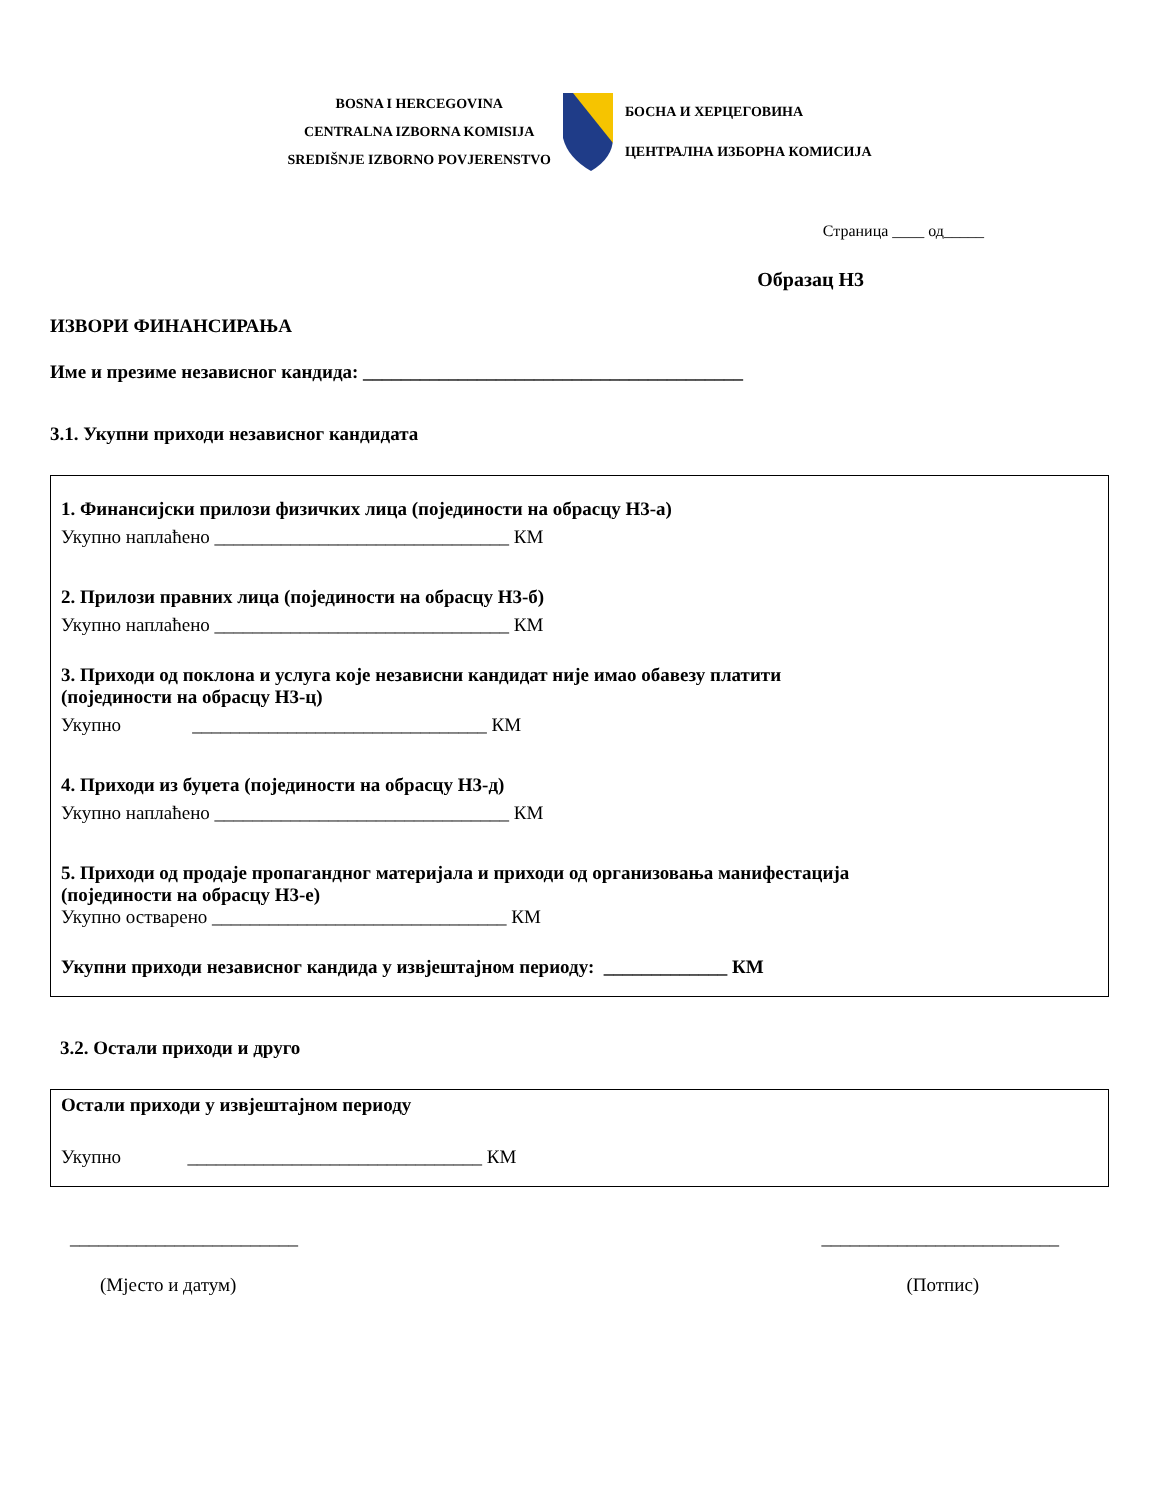BOSNA I HERCEGOVINA
CENTRALNA IZBORNA KOMISIJA
SREDIŠNJE IZBORNO POVJERENSTVO
БОСНА И ХЕРЦЕГОВИНА
ЦЕНТРАЛНА ИЗБОРНА КОМИСИЈА
Страница ____ од_____
Образац Н3
ИЗВОРИ ФИНАНСИРАЊА
Име и презиме независног кандида: ________________________________________
3.1. Укупни приходи независног кандидата
1. Финансијски прилози физичких лица (појединости на обрасцу Н3-а)
Укупно наплаћено _______________________________ КМ
2. Прилози правних лица (појединости на обрасцу Н3-б)
Укупно наплаћено _______________________________ КМ
3. Приходи од поклона и услуга које независни кандидат није имао обавезу платити
(појединости на обрасцу Н3-ц)
Укупно _______________________________ КМ
4. Приходи из буџета (појединости на обрасцу Н3-д)
Укупно наплаћено _______________________________ КМ
5. Приходи од продаје пропагандног материјала и приходи од организовања манифестација
(појединости на обрасцу Н3-е)
Укупно остварено _______________________________ КМ
Укупни приходи независног кандида у извјештајном периоду: _____________ КМ
3.2. Остали приходи и друго
Остали приходи у извјештајном периоду
Укупно _______________________________ КМ
________________________
(Мјесто и датум)
_________________________
(Потпис)